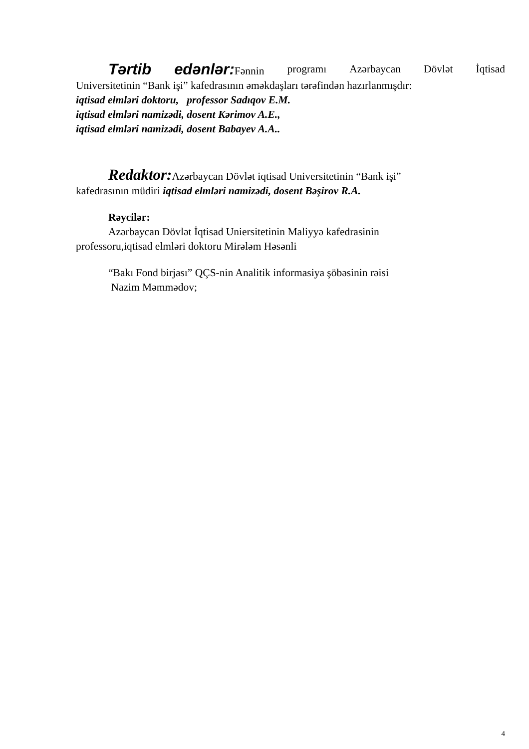Tərtib edənlər: Fənnin programı Azərbaycan Dövlət İqtisad
Universitetinin “Bank işi” kafedrasının əməkdaşları tərəfindən hazırlanmışdır:
iqtisad elmləri doktoru, professor Sadıqov E.M.
iqtisad elmləri namizədi, dosent Kərimov A.E.,
iqtisad elmləri namizədi, dosent Babayev A.A..
Redaktor: Azərbaycan Dövlət iqtisad Universitetinin “Bank işi”
kafedrasının müdiri iqtisad elmləri namizədi, dosent Bəşirov R.A.
Rəycilər:
Azərbaycan Dövlət İqtisad Uniersitetinin Maliyyə kafedrasinin
professoru,iqtisad elmləri doktoru Mirələm Həsənli
“Bakı Fond birjası” QÇS-nin Analitik informasiya şöbəsinin rəisi
Nazim Məmmədov;
4